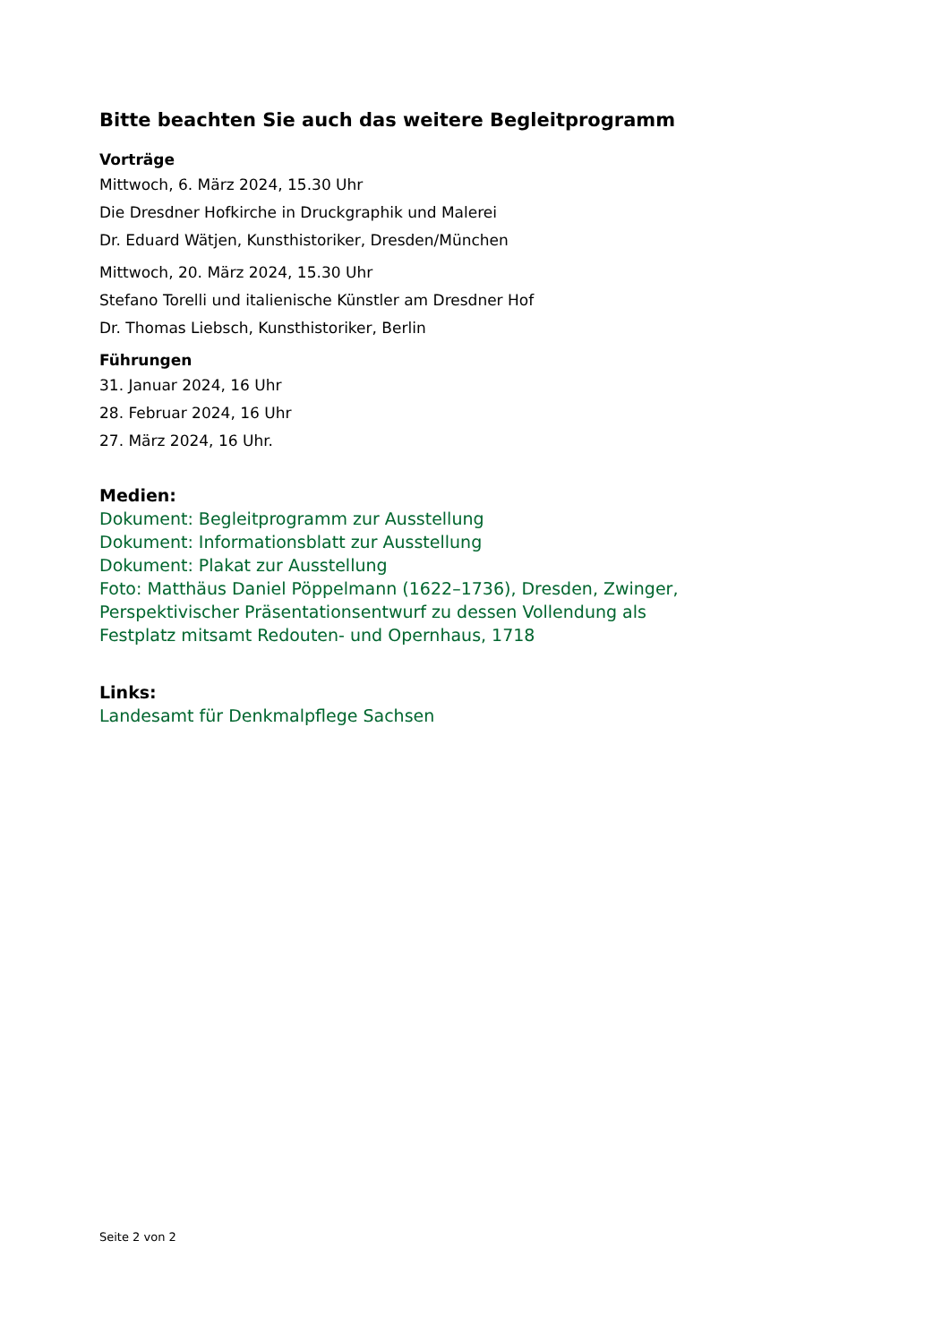Bitte beachten Sie auch das weitere Begleitprogramm
Vorträge
Mittwoch, 6. März 2024, 15.30 Uhr
Die Dresdner Hofkirche in Druckgraphik und Malerei
Dr. Eduard Wätjen, Kunsthistoriker, Dresden/München
Mittwoch, 20. März 2024, 15.30 Uhr
Stefano Torelli und italienische Künstler am Dresdner Hof
Dr. Thomas Liebsch, Kunsthistoriker, Berlin
Führungen
31. Januar 2024, 16 Uhr
28. Februar 2024, 16 Uhr
27. März 2024, 16 Uhr.
Medien:
Dokument: Begleitprogramm zur Ausstellung
Dokument: Informationsblatt zur Ausstellung
Dokument: Plakat zur Ausstellung
Foto: Matthäus Daniel Pöppelmann (1622–1736), Dresden, Zwinger, Perspektivischer Präsentationsentwurf zu dessen Vollendung als Festplatz mitsamt Redouten- und Opernhaus, 1718
Links:
Landesamt für Denkmalpflege Sachsen
Seite 2 von 2